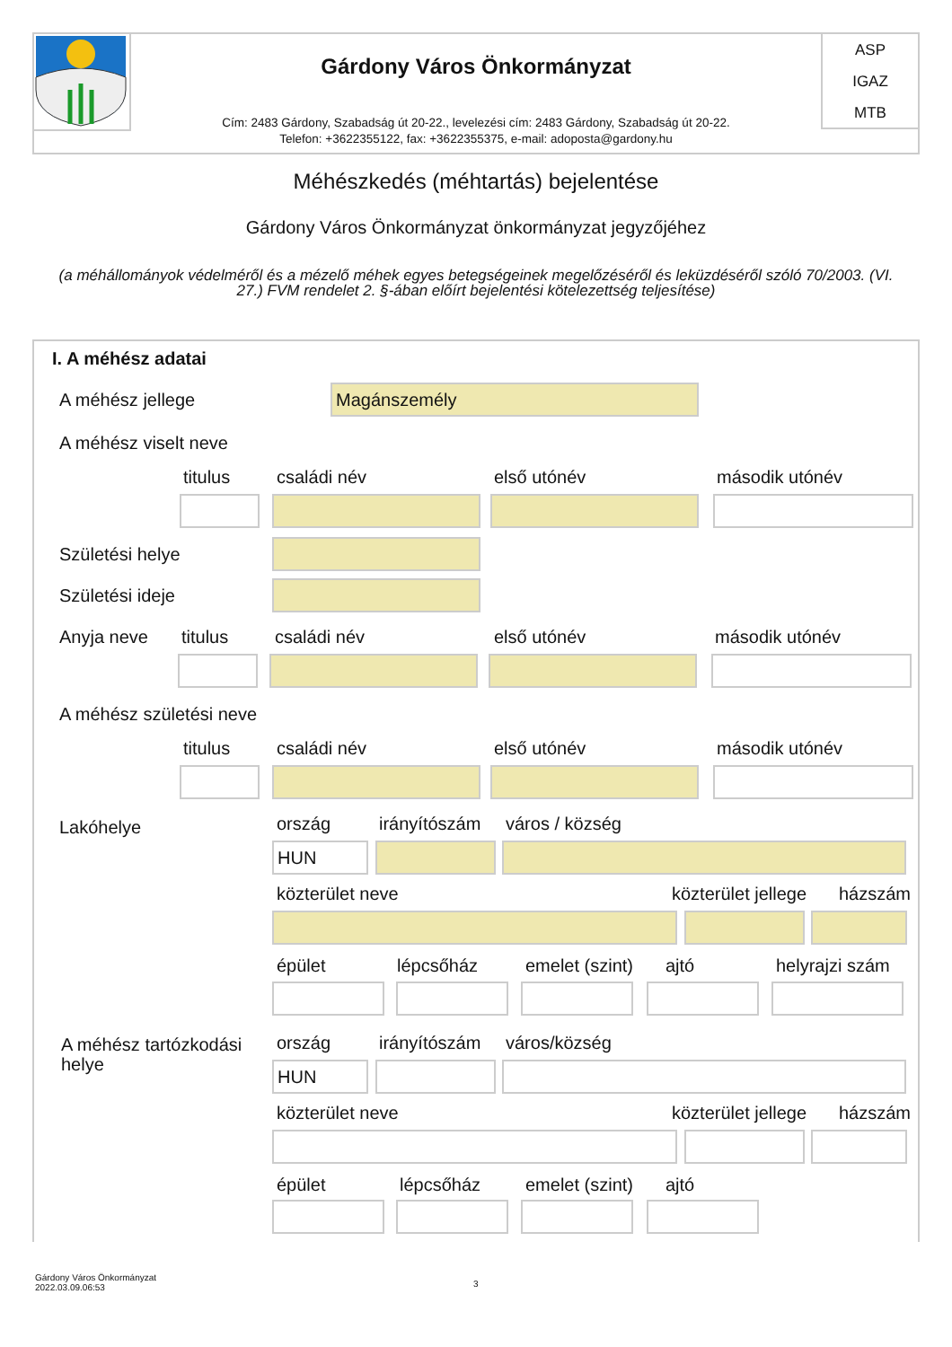Gárdony Város Önkormányzat
Cím: 2483 Gárdony, Szabadság út 20-22., levelezési cím: 2483 Gárdony, Szabadság út 20-22.
Telefon: +3622355122, fax: +3622355375, e-mail: adoposta@gardony.hu
ASP
IGAZ
MTB
Méhészkedés (méhtartás) bejelentése
Gárdony Város Önkormányzat önkormányzat jegyzőjéhez
(a méhállományok védelméről és a mézelő méhek egyes betegségeinek megelőzéséről és leküzdéséről szóló 70/2003. (VI. 27.) FVM rendelet 2. §-ában előírt bejelentési kötelezettség teljesítése)
I. A méhész adatai
A méhész jellege Magánszemély
A méhész viselt neve
titulus családi név első utónév második utónév
Születési helye
Születési ideje
Anyja neve titulus családi név első utónév második utónév
A méhész születési neve
titulus családi név első utónév második utónév
Lakóhelye ország irányítószám város / község
HUN
közterület neve közterület jellege házszám
épület lépcsőház emelet (szint) ajtó helyrajzi szám
A méhész tartózkodási
helye
ország irányítószám város/község
HUN
közterület neve közterület jellege házszám
épület lépcsőház emelet (szint) ajtó
Gárdony Város Önkormányzat
2022.03.09.06:53
3